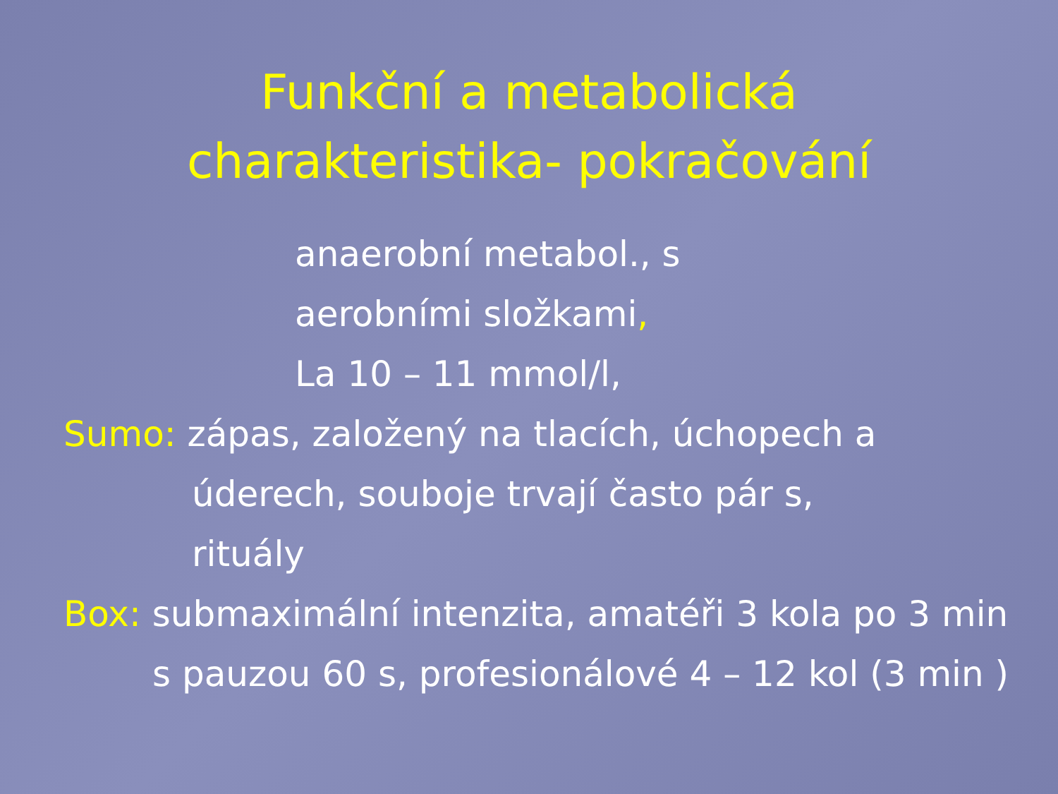Funkční a metabolická
charakteristika- pokračování
anaerobní metabol., s
aerobními složkami,
La 10 – 11 mmol/l,
Sumo: zápas, založený na tlacích, úchopech a
úderech, souboje trvají často pár s,
rituály
Box: submaximální intenzita, amatéři 3 kola po 3 min
s pauzou 60 s, profesionálové 4 – 12 kol (3 min )